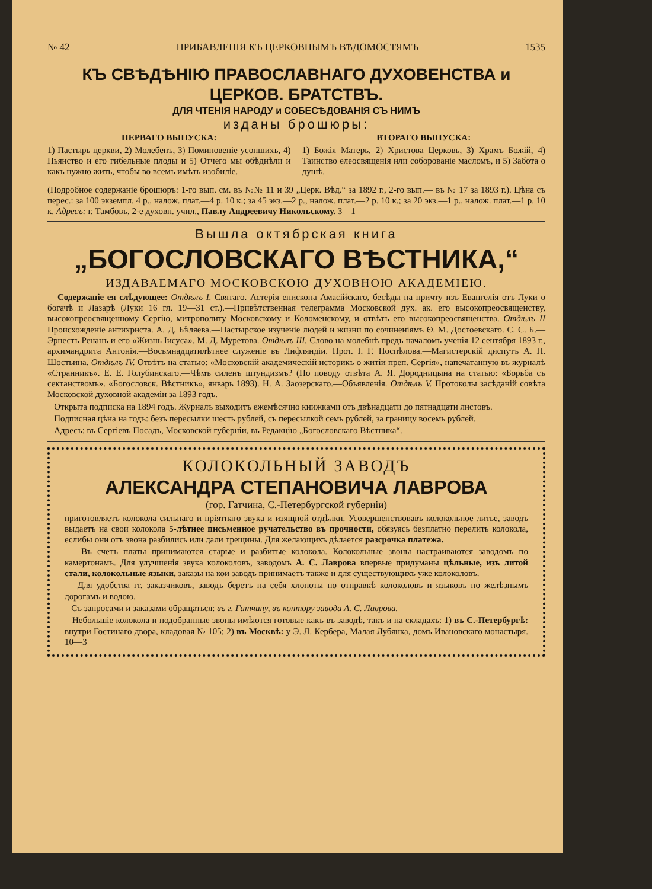№ 42 ПРИБАВЛЕНІЯ КЪ ЦЕРКОВНЫМЪ ВѢДОМОСТЯМЪ 1535
КЪ СВѢДѢНІЮ ПРАВОСЛАВНАГО ДУХОВЕНСТВА и ЦЕРКОВ. БРАТСТВЪ.
ДЛЯ ЧТЕНІЯ НАРОДУ и СОБЕСѢДОВАНІЯ СЪ НИМЪ
изданы брошюры:
ПЕРВАГО ВЫПУСКА:
1) Пастырь церкви, 2) Молебенъ, 3) Поминовеніе усопшихъ, 4) Пьянство и его гибельные плоды и 5) Отчего мы обѣднѣли и какъ нужно жить, чтобы во всемъ имѣть изобиліе.
ВТОРАГО ВЫПУСКА:
1) Божія Матерь, 2) Христова Церковь, 3) Храмъ Божій, 4) Таинство елеосвященія или соборованіе масломъ, и 5) Забота о душѣ.
(Подробное содержаніе брошюръ: 1-го вып. см. въ №№ 11 и 39 „Церк. Вѣд.“ за 1892 г., 2-го вып.— въ № 17 за 1893 г.). Цѣна съ перес.: за 100 экземпл. 4 р., налож. плат.—4 р. 10 к.; за 45 экз.—2 р., налож. плат.—2 р. 10 к.; за 20 экз.—1 р., налож. плат.—1 р. 10 к. Адресъ: г. Тамбовъ, 2-е духовн. учил., Павлу Андреевичу Никольскому. 3—1
Вышла октябрская книга
„БОГОСЛОВСКАГО ВѢСТНИКА,“
ИЗДАВАЕМАГО МОСКОВСКОЮ ДУХОВНОЮ АКАДЕМІЕЮ.
Содержаніе ея слѣдующее: Отдѣлъ I. Святаго. Астерія епископа Амасійскаго, бесѣды на причту изъ Евангелія отъ Луки о богачѣ и Лазарѣ (Луки 16 гл. 19—31 ст.).—Привѣтственная телеграмма Московской дух. ак. его высокопреосвященству, высокопреосвященному Сергію, митрополиту Московскому и Коломенскому, и отвѣтъ его высокопреосвященства. Отдѣлъ II Происхожденіе антихриста. А. Д. Бѣляева.—Пастырское изученіе людей и жизни по сочиненіямъ Ѳ. М. Достоевскаго. С. С. Б.—Эрнестъ Ренанъ и его «Жизнь Іисуса». М. Д. Муретова. Отдѣлъ III. Слово на молебнѣ предъ началомъ ученія 12 сентября 1893 г., архимандрита Антонія.—Восьмнадцатилѣтнее служеніе въ Лифляндіи. Прот. І. Г. Поспѣлова.—Магистерскій диспутъ А. П. Шостьина. Отдѣлъ IV. Отвѣтъ на статью: «Московскій академическій историкъ о житіи преп. Сергія», напечатанную въ журналѣ «Странникъ». Е. Е. Голубинскаго.—Чѣмъ силенъ штундизмъ? (По поводу отвѣта А. Я. Дородницына на статью: «Борьба съ сектанствомъ». «Богословск. Вѣстникъ», январь 1893). Н. А. Заозерскаго.—Объявленія. Отдѣлъ V. Протоколы засѣданій совѣта Московской духовной академіи за 1893 годъ.—
Открыта подписка на 1894 годъ. Журналъ выходитъ ежемѣсячно книжками отъ двѣнадцати до пятнадцати листовъ.
Подписная цѣна на годъ: безъ пересылки шесть рублей, съ пересылкой семь рублей, за границу восемь рублей.
Адресъ: въ Сергіевъ Посадъ, Московской губерніи, въ Редакцію „Богословскаго Вѣстника“.
КОЛОКОЛЬНЫЙ ЗАВОДЪ
АЛЕКСАНДРА СТЕПАНОВИЧА ЛАВРОВА
(гор. Гатчина, С.-Петербургской губерніи)
приготовляетъ колокола сильнаго и пріятнаго звука и изящной отдѣлки. Усовершенствовавъ колокольное литье, заводъ выдаетъ на свои колокола 5-лѣтнее письменное ручательство въ прочности, обязуясь безплатно перелить колокола, еслибы они отъ звона разбились или дали трещины. Для желающихъ дѣлается разсрочка платежа.
Въ счетъ платы принимаются старые и разбитые колокола. Колокольные звоны настраиваются заводомъ по камертонамъ. Для улучшенія звука колоколовъ, заводомъ А. С. Лаврова впервые придуманы цѣльные, изъ литой стали, колокольные языки, заказы на кои заводъ принимаетъ также и для существующихъ уже колоколовъ.
Для удобства гг. заказчиковъ, заводъ беретъ на себя хлопоты по отправкѣ колоколовъ и языковъ по желѣзнымъ дорогамъ и водою.
Съ запросами и заказами обращаться: въ г. Гатчину, въ контору завода А. С. Лаврова.
Небольшіе колокола и подобранные звоны имѣются готовые какъ въ заводѣ, такъ и на складахъ: 1) въ С.-Петербургѣ: внутри Гостинаго двора, кладовая № 105; 2) въ Москвѣ: у Э. Л. Кербера, Малая Лубянка, домъ Ивановскаго монастыря. 10—3